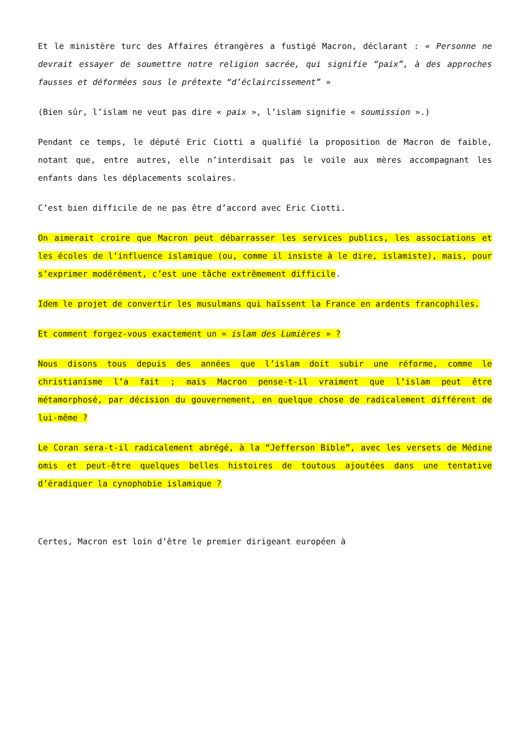Et le ministère turc des Affaires étrangères a fustigé Macron, déclarant : « Personne ne devrait essayer de soumettre notre religion sacrée, qui signifie “paix”, à des approches fausses et déformées sous le prétexte “d’éclaircissement” »
(Bien sûr, l’islam ne veut pas dire « paix », l’islam signifie « soumission ».)
Pendant ce temps, le député Eric Ciotti a qualifié la proposition de Macron de faible, notant que, entre autres, elle n’interdisait pas le voile aux mères accompagnant les enfants dans les déplacements scolaires.
C’est bien difficile de ne pas être d’accord avec Eric Ciotti.
On aimerait croire que Macron peut débarrasser les services publics, les associations et les écoles de l’influence islamique (ou, comme il insiste à le dire, islamiste), mais, pour s’exprimer modérément, c’est une tâche extrêmement difficile.
Idem le projet de convertir les musulmans qui haïssent la France en ardents francophiles.
Et comment forgez-vous exactement un « islam des Lumières » ?
Nous disons tous depuis des années que l’islam doit subir une réforme, comme le christianisme l’a fait ; mais Macron pense-t-il vraiment que l’islam peut être métamorphosé, par décision du gouvernement, en quelque chose de radicalement différent de lui-même ?
Le Coran sera-t-il radicalement abrégé, à la “Jefferson Bible”, avec les versets de Médine omis et peut-être quelques belles histoires de toutous ajoutées dans une tentative d’éradiquer la cynophobie islamique ?
Certes, Macron est loin d’être le premier dirigeant européen à